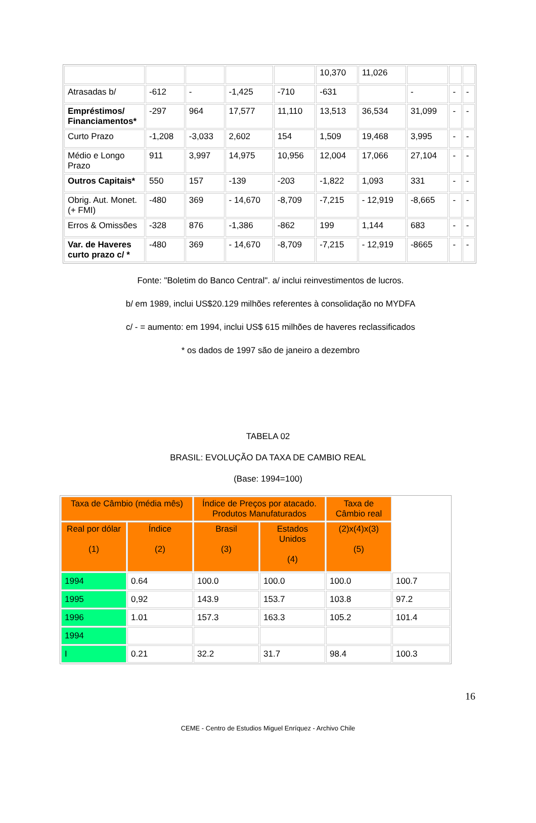| | | | | | 10,370 | 11,026 | | | |
| Atrasadas b/ | -612 | - | -1,425 | -710 | -631 | | - | - | - |
| Empréstimos/ Financiamentos* | -297 | 964 | 17,577 | 11,110 | 13,513 | 36,534 | 31,099 | - | - |
| Curto Prazo | -1,208 | -3,033 | 2,602 | 154 | 1,509 | 19,468 | 3,995 | - | - |
| Médio e Longo Prazo | 911 | 3,997 | 14,975 | 10,956 | 12,004 | 17,066 | 27,104 | - | - |
| Outros Capitais* | 550 | 157 | -139 | -203 | -1,822 | 1,093 | 331 | - | - |
| Obrig. Aut. Monet. (+ FMI) | -480 | 369 | - 14,670 | -8,709 | -7,215 | - 12,919 | -8,665 | - | - |
| Erros & Omissões | -328 | 876 | -1,386 | -862 | 199 | 1,144 | 683 | - | - |
| Var. de Haveres curto prazo c/ * | -480 | 369 | - 14,670 | -8,709 | -7,215 | - 12,919 | -8665 | - | - |
Fonte: "Boletim do Banco Central". a/ inclui reinvestimentos de lucros.
b/ em 1989, inclui US$20.129 milhões referentes à consolidação no MYDFA
c/ - = aumento: em 1994, inclui US$ 615 milhões de haveres reclassificados
* os dados de 1997 são de janeiro a dezembro
TABELA 02
BRASIL: EVOLUÇÃO DA TAXA DE CAMBIO REAL
(Base: 1994=100)
| Taxa de Câmbio (média mês) | | Índice de Preços por atacado. Produtos Manufaturados | | Taxa de Câmbio real | |
| Real por dólar (1) | Índice (2) | Brasil (3) | Estados Unidos (4) | (2)x(4)x(3) (5) | |
| 1994 | 0.64 | 100.0 | 100.0 | 100.0 | 100.7 |
| 1995 | 0,92 | 143.9 | 153.7 | 103.8 | 97.2 |
| 1996 | 1.01 | 157.3 | 163.3 | 105.2 | 101.4 |
| 1994 | | | | | |
| I | 0.21 | 32.2 | 31.7 | 98.4 | 100.3 |
16
CEME - Centro de Estudios Miguel Enríquez - Archivo Chile